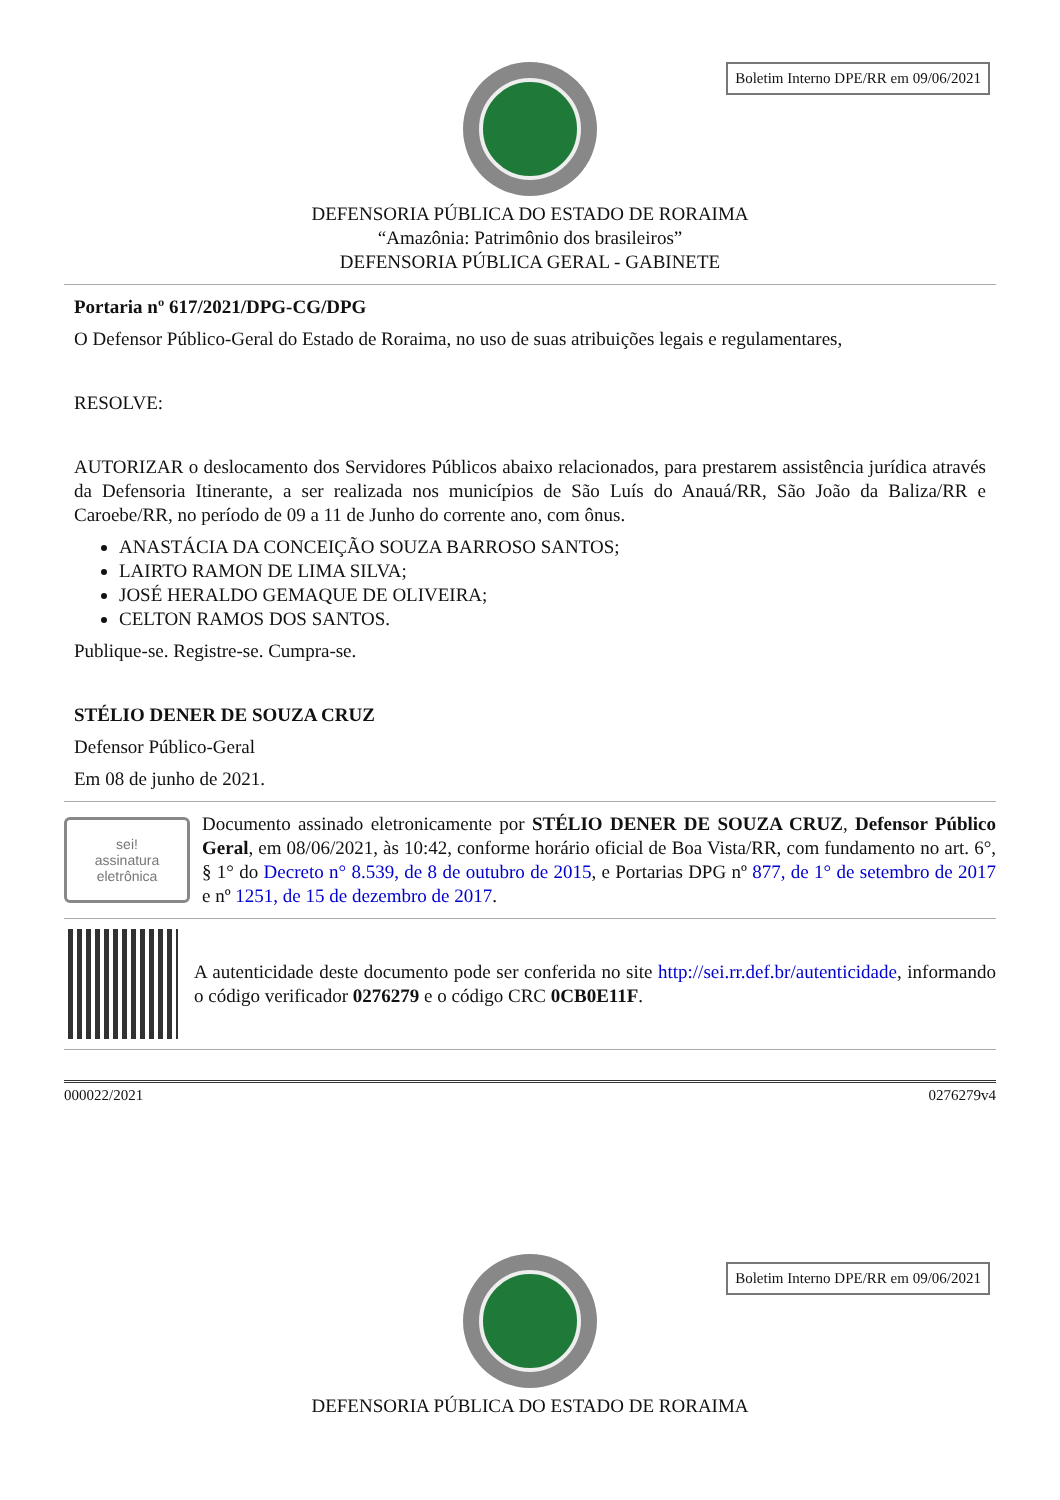Boletim Interno DPE/RR em 09/06/2021
DEFENSORIA PÚBLICA DO ESTADO DE RORAIMA
“Amazônia: Patrimônio dos brasileiros”
DEFENSORIA PÚBLICA GERAL - GABINETE
Portaria nº 617/2021/DPG-CG/DPG
O Defensor Público-Geral do Estado de Roraima, no uso de suas atribuições legais e regulamentares,
RESOLVE:
AUTORIZAR o deslocamento dos Servidores Públicos abaixo relacionados, para prestarem assistência jurídica através da Defensoria Itinerante, a ser realizada nos municípios de São Luís do Anauá/RR, São João da Baliza/RR e Caroebe/RR, no período de 09 a 11 de Junho do corrente ano, com ônus.
ANASTÁCIA DA CONCEIÇÃO SOUZA BARROSO SANTOS;
LAIRTO RAMON DE LIMA SILVA;
JOSÉ HERALDO GEMAQUE DE OLIVEIRA;
CELTON RAMOS DOS SANTOS.
Publique-se. Registre-se. Cumpra-se.
STÉLIO DENER DE SOUZA CRUZ
Defensor Público-Geral
Em 08 de junho de 2021.
sei!
assinatura
eletrônica
Documento assinado eletronicamente por STÉLIO DENER DE SOUZA CRUZ, Defensor Público Geral, em 08/06/2021, às 10:42, conforme horário oficial de Boa Vista/RR, com fundamento no art. 6°, § 1° do Decreto n° 8.539, de 8 de outubro de 2015, e Portarias DPG nº 877, de 1° de setembro de 2017 e nº 1251, de 15 de dezembro de 2017.
A autenticidade deste documento pode ser conferida no site http://sei.rr.def.br/autenticidade, informando o código verificador 0276279 e o código CRC 0CB0E11F.
000022/2021 0276279v4
Boletim Interno DPE/RR em 09/06/2021
DEFENSORIA PÚBLICA DO ESTADO DE RORAIMA